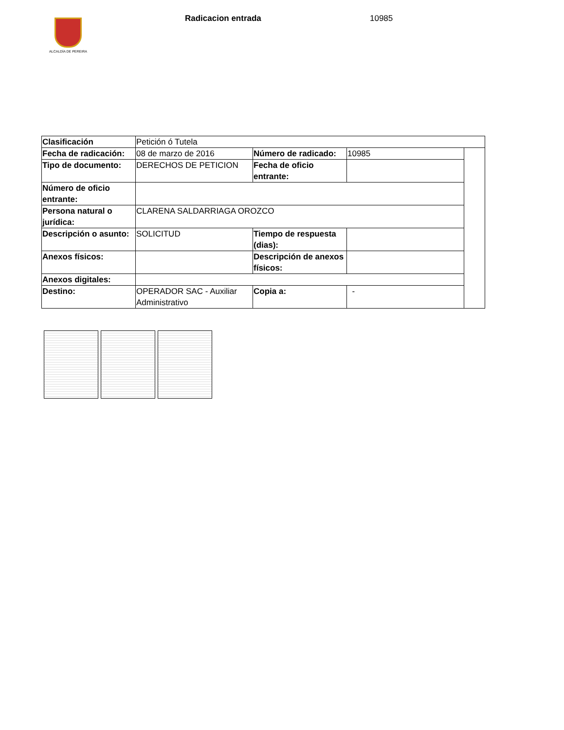ALCALDÍA DE PEREIRA
Radicacion entrada 10985
| Clasificación | Petición ó Tutela | | | |
| Fecha de radicación: | 08 de marzo de 2016 | Número de radicado: | 10985 | |
| Tipo de documento: | DERECHOS DE PETICION | Fecha de oficio entrante: | | |
| Número de oficio entrante: | | | | |
| Persona natural o jurídica: | CLARENA SALDARRIAGA OROZCO | | | |
| Descripción o asunto: | SOLICITUD | Tiempo de respuesta (dias): | | |
| Anexos físicos: | | Descripción de anexos físicos: | | |
| Anexos digitales: | | | | |
| Destino: | OPERADOR SAC - Auxiliar Administrativo | Copia a: | - | |